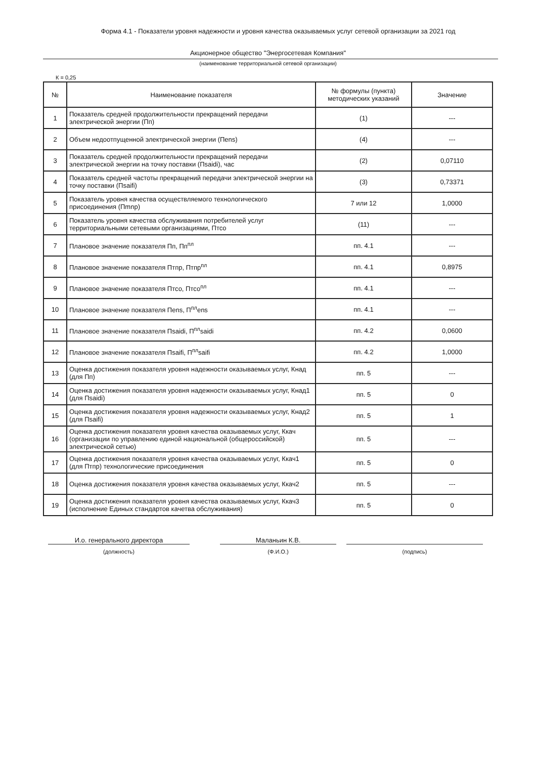Форма 4.1 - Показатели уровня надежности и уровня качества оказываемых услуг сетевой организации за 2021 год
Акционерное общество "Энергосетевая Компания"
(наименование территориальной сетевой организации)
К = 0,25
| № | Наименование показателя | № формулы (пункта) методических указаний | Значение |
| --- | --- | --- | --- |
| 1 | Показатель средней продолжительности прекращений передачи электрической энергии (Пп) | (1) | --- |
| 2 | Объем недоотпущенной электрической энергии (Пens) | (4) | --- |
| 3 | Показатель средней продолжительности прекращений передачи электрической энергии на точку поставки (Пsaidi), час | (2) | 0,07110 |
| 4 | Показатель средней частоты прекращений передачи электрической энергии на точку поставки (Пsaifi) | (3) | 0,73371 |
| 5 | Показатель уровня качества осуществляемого технологического присоединения (Пmnp) | 7 или 12 | 1,0000 |
| 6 | Показатель уровня качества обслуживания потребителей услуг территориальными сетевыми организациями, Птсо | (11) | --- |
| 7 | Плановое значение показателя Пп, Пп<sup>пл</sup> | пп. 4.1 | --- |
| 8 | Плановое значение показателя Птпр, Птпр<sup>пл</sup> | пп. 4.1 | 0,8975 |
| 9 | Плановое значение показателя Птсо, Птсо<sup>пл</sup> | пп. 4.1 | --- |
| 10 | Плановое значение показателя Пens, П<sup>пл</sup>ens | пп. 4.1 | --- |
| 11 | Плановое значение показателя Пsaidi, П<sup>пл</sup>saidi | пп. 4.2 | 0,0600 |
| 12 | Плановое значение показателя Пsaifi, П<sup>пл</sup>saifi | пп. 4.2 | 1,0000 |
| 13 | Оценка достижения показателя уровня надежности оказываемых услуг, Кнад (для Пп) | пп. 5 | --- |
| 14 | Оценка достижения показателя уровня надежности оказываемых услуг, Кнад1 (для Пsaidi) | пп. 5 | 0 |
| 15 | Оценка достижения показателя уровня надежности оказываемых услуг, Кнад2 (для Пsaifi) | пп. 5 | 1 |
| 16 | Оценка достижения показателя уровня качества оказываемых услуг, Ккач (организации по управлению единой национальной (общероссийской) электрической сетью) | пп. 5 | --- |
| 17 | Оценка достижения показателя уровня качества оказываемых услуг, Ккач1 (для Птпр) технологические присоединения | пп. 5 | 0 |
| 18 | Оценка достижения показателя уровня качества оказываемых услуг, Ккач2 | пп. 5 | --- |
| 19 | Оценка достижения показателя уровня качества оказываемых услуг, Ккач3 (исполнение Единых стандартов качетва обслуживания) | пп. 5 | 0 |
И.о. генерального директора
(должность)
Маланьин К.В.
(Ф.И.О.)
(подпись)